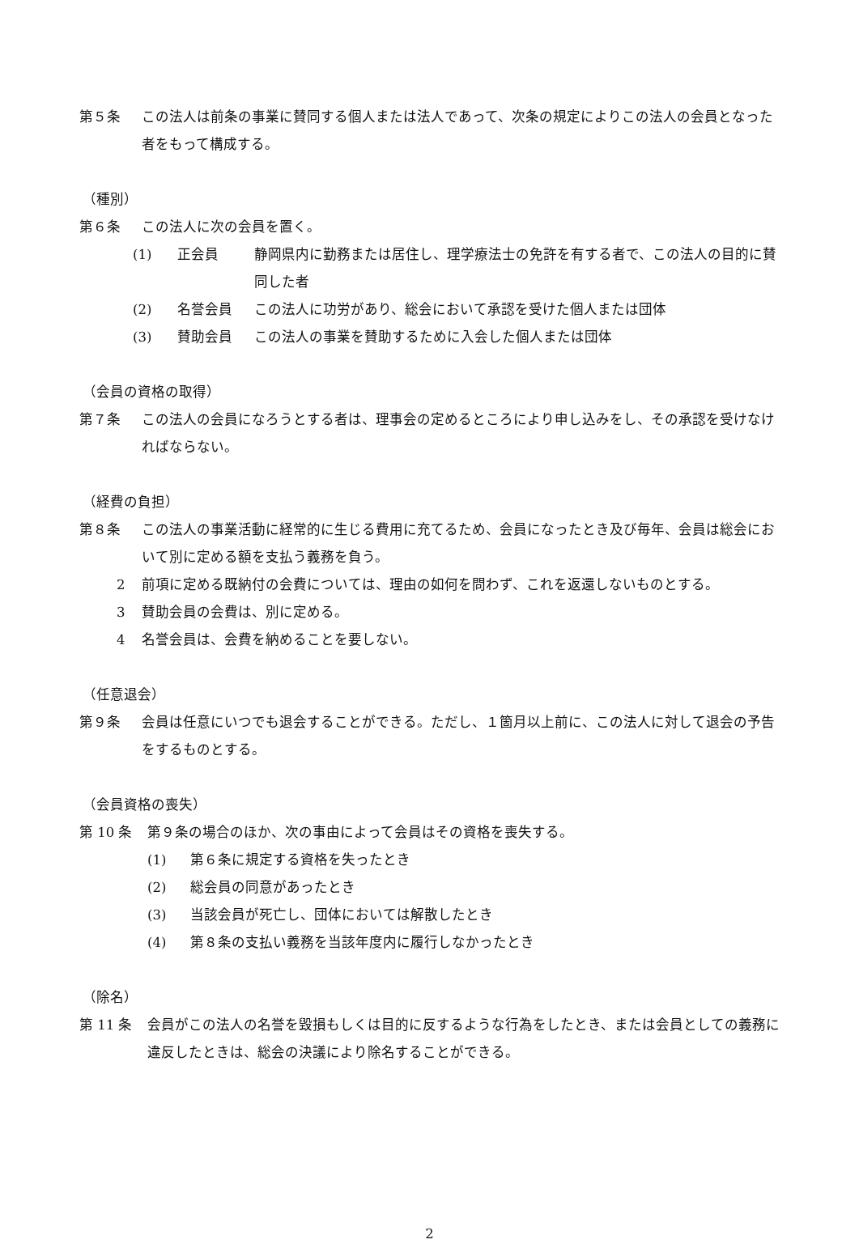第５条 この法人は前条の事業に賛同する個人または法人であって、次条の規定によりこの法人の会員となった者をもって構成する。
（種別）
第６条 この法人に次の会員を置く。
(1) 正会員 静岡県内に勤務または居住し、理学療法士の免許を有する者で、この法人の目的に賛同した者
(2) 名誉会員 この法人に功労があり、総会において承認を受けた個人または団体
(3) 賛助会員 この法人の事業を賛助するために入会した個人または団体
（会員の資格の取得）
第７条 この法人の会員になろうとする者は、理事会の定めるところにより申し込みをし、その承認を受けなければならない。
（経費の負担）
第８条 この法人の事業活動に経常的に生じる費用に充てるため、会員になったとき及び毎年、会員は総会において別に定める額を支払う義務を負う。
2 前項に定める既納付の会費については、理由の如何を問わず、これを返還しないものとする。
3 賛助会員の会費は、別に定める。
4 名誉会員は、会費を納めることを要しない。
（任意退会）
第９条 会員は任意にいつでも退会することができる。ただし、１箇月以上前に、この法人に対して退会の予告をするものとする。
（会員資格の喪失）
第 10 条 第９条の場合のほか、次の事由によって会員はその資格を喪失する。
(1) 第６条に規定する資格を失ったとき
(2) 総会員の同意があったとき
(3) 当該会員が死亡し、団体においては解散したとき
(4) 第８条の支払い義務を当該年度内に履行しなかったとき
（除名）
第 11 条 会員がこの法人の名誉を毀損もしくは目的に反するような行為をしたとき、または会員としての義務に違反したときは、総会の決議により除名することができる。
2